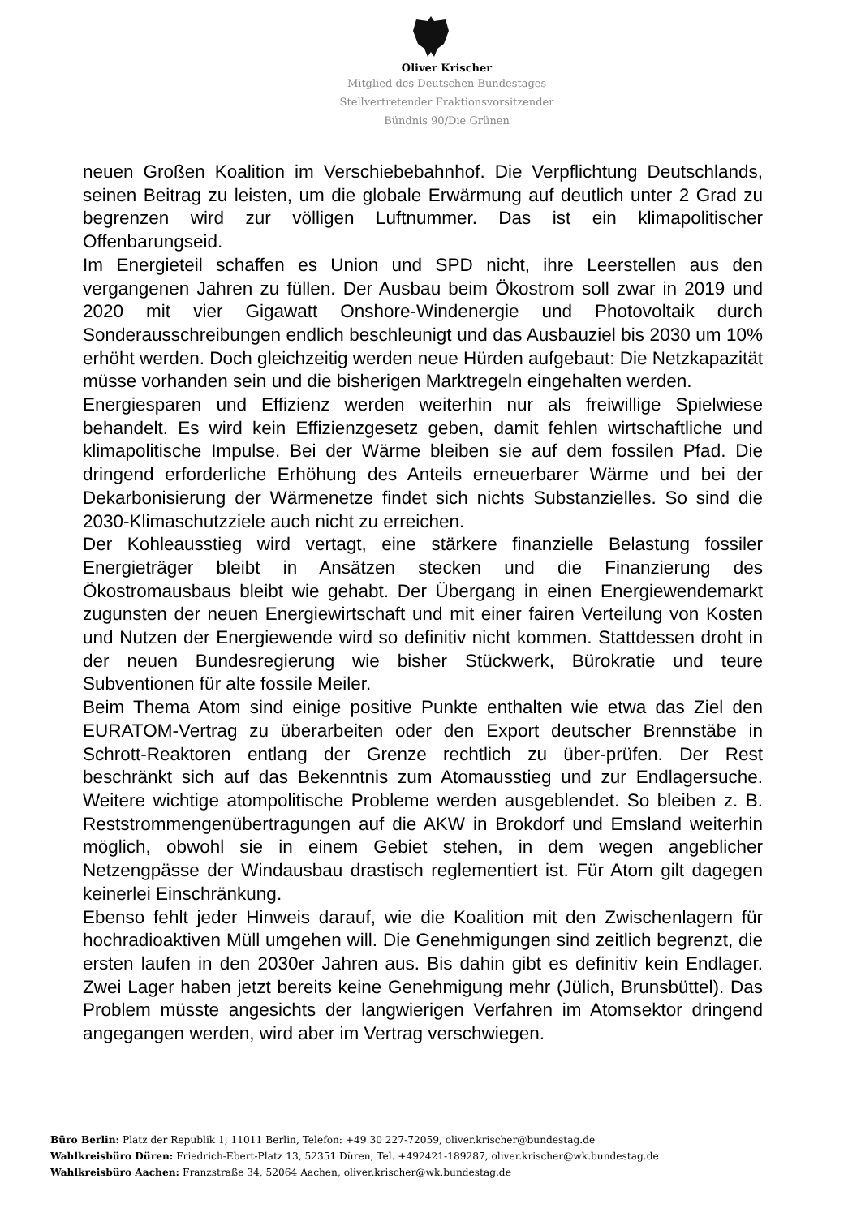Oliver Krischer
Mitglied des Deutschen Bundestages
Stellvertretender Fraktionsvorsitzender
Bündnis 90/Die Grünen
neuen Großen Koalition im Verschiebebahnhof. Die Verpflichtung Deutschlands, seinen Beitrag zu leisten, um die globale Erwärmung auf deutlich unter 2 Grad zu begrenzen wird zur völligen Luftnummer. Das ist ein klimapolitischer Offenbarungseid.
Im Energieteil schaffen es Union und SPD nicht, ihre Leerstellen aus den vergangenen Jahren zu füllen. Der Ausbau beim Ökostrom soll zwar in 2019 und 2020 mit vier Gigawatt Onshore-Windenergie und Photovoltaik durch Sonderausschreibungen endlich beschleunigt und das Ausbauziel bis 2030 um 10% erhöht werden. Doch gleichzeitig werden neue Hürden aufgebaut: Die Netzkapazität müsse vorhanden sein und die bisherigen Marktregeln eingehalten werden.
Energiesparen und Effizienz werden weiterhin nur als freiwillige Spielwiese behandelt. Es wird kein Effizienzgesetz geben, damit fehlen wirtschaftliche und klimapolitische Impulse. Bei der Wärme bleiben sie auf dem fossilen Pfad. Die dringend erforderliche Erhöhung des Anteils erneuerbarer Wärme und bei der Dekarbonisierung der Wärmenetze findet sich nichts Substanzielles. So sind die 2030-Klimaschutzziele auch nicht zu erreichen.
Der Kohleausstieg wird vertagt, eine stärkere finanzielle Belastung fossiler Energieträger bleibt in Ansätzen stecken und die Finanzierung des Ökostromausbaus bleibt wie gehabt. Der Übergang in einen Energiewendemarkt zugunsten der neuen Energiewirtschaft und mit einer fairen Verteilung von Kosten und Nutzen der Energiewende wird so definitiv nicht kommen. Stattdessen droht in der neuen Bundesregierung wie bisher Stückwerk, Bürokratie und teure Subventionen für alte fossile Meiler.
Beim Thema Atom sind einige positive Punkte enthalten wie etwa das Ziel den EURATOM-Vertrag zu überarbeiten oder den Export deutscher Brennstäbe in Schrott-Reaktoren entlang der Grenze rechtlich zu über-prüfen. Der Rest beschränkt sich auf das Bekenntnis zum Atomausstieg und zur Endlagersuche. Weitere wichtige atompolitische Probleme werden ausgeblendet. So bleiben z. B. Reststrommengenübertragungen auf die AKW in Brokdorf und Emsland weiterhin möglich, obwohl sie in einem Gebiet stehen, in dem wegen angeblicher Netzengpässe der Windausbau drastisch reglementiert ist. Für Atom gilt dagegen keinerlei Einschränkung.
Ebenso fehlt jeder Hinweis darauf, wie die Koalition mit den Zwischenlagern für hochradioaktiven Müll umgehen will. Die Genehmigungen sind zeitlich begrenzt, die ersten laufen in den 2030er Jahren aus. Bis dahin gibt es definitiv kein Endlager. Zwei Lager haben jetzt bereits keine Genehmigung mehr (Jülich, Brunsbüttel). Das Problem müsste angesichts der langwierigen Verfahren im Atomsektor dringend angegangen werden, wird aber im Vertrag verschwiegen.
Büro Berlin: Platz der Republik 1, 11011 Berlin, Telefon: +49 30 227-72059, oliver.krischer@bundestag.de
Wahlkreisbüro Düren: Friedrich-Ebert-Platz 13, 52351 Düren, Tel. +492421-189287, oliver.krischer@wk.bundestag.de
Wahlkreisbüro Aachen: Franzstraße 34, 52064 Aachen, oliver.krischer@wk.bundestag.de